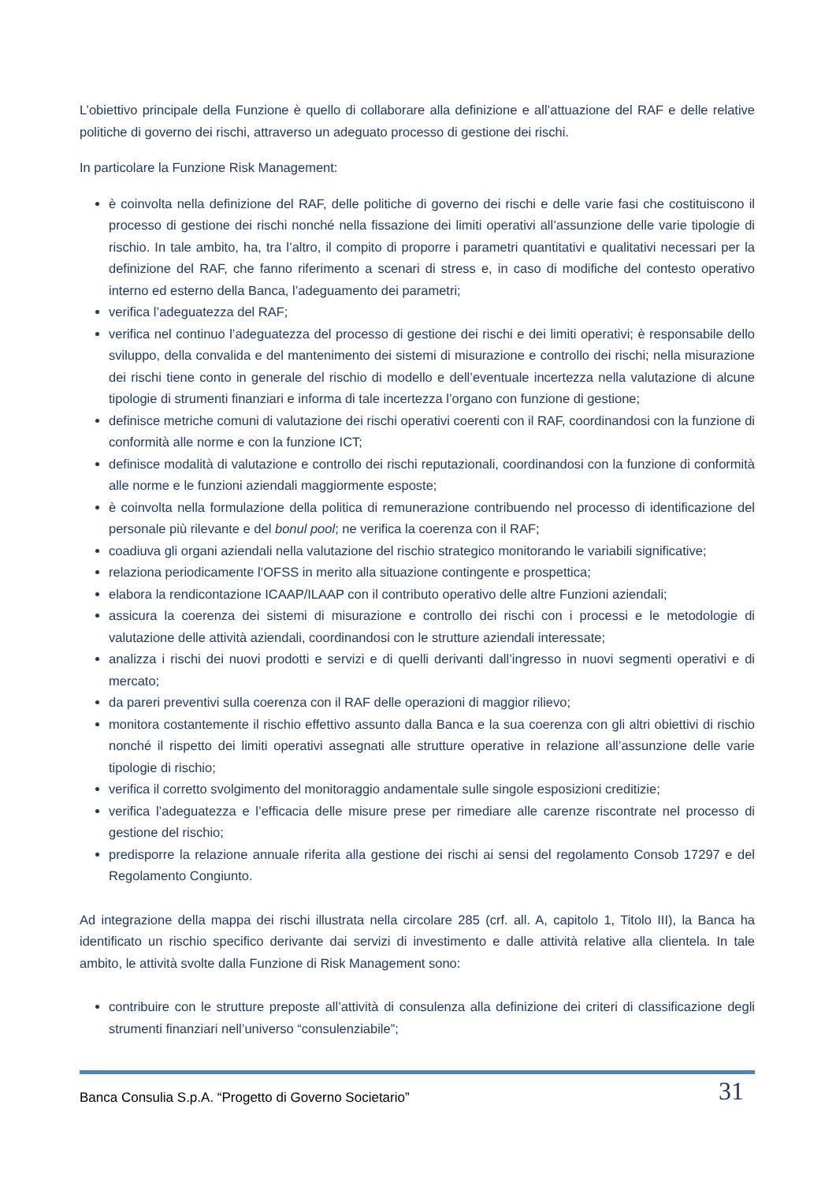L’obiettivo principale della Funzione è quello di collaborare alla definizione e all’attuazione del RAF e delle relative politiche di governo dei rischi, attraverso un adeguato processo di gestione dei rischi.
In particolare la Funzione Risk Management:
è coinvolta nella definizione del RAF, delle politiche di governo dei rischi e delle varie fasi che costituiscono il processo di gestione dei rischi nonché nella fissazione dei limiti operativi all’assunzione delle varie tipologie di rischio. In tale ambito, ha, tra l’altro, il compito di proporre i parametri quantitativi e qualitativi necessari per la definizione del RAF, che fanno riferimento a scenari di stress e, in caso di modifiche del contesto operativo interno ed esterno della Banca, l’adeguamento dei parametri;
verifica l’adeguatezza del RAF;
verifica nel continuo l’adeguatezza del processo di gestione dei rischi e dei limiti operativi; è responsabile dello sviluppo, della convalida e del mantenimento dei sistemi di misurazione e controllo dei rischi; nella misurazione dei rischi tiene conto in generale del rischio di modello e dell’eventuale incertezza nella valutazione di alcune tipologie di strumenti finanziari e informa di tale incertezza l’organo con funzione di gestione;
definisce metriche comuni di valutazione dei rischi operativi coerenti con il RAF, coordinandosi con la funzione di conformità alle norme e con la funzione ICT;
definisce modalità di valutazione e controllo dei rischi reputazionali, coordinandosi con la funzione di conformità alle norme e le funzioni aziendali maggiormente esposte;
è coinvolta nella formulazione della politica di remunerazione contribuendo nel processo di identificazione del personale più rilevante e del bonul pool; ne verifica la coerenza con il RAF;
coadiuva gli organi aziendali nella valutazione del rischio strategico monitorando le variabili significative;
relaziona periodicamente l’OFSS in merito alla situazione contingente e prospettica;
elabora la rendicontazione ICAAP/ILAAP con il contributo operativo delle altre Funzioni aziendali;
assicura la coerenza dei sistemi di misurazione e controllo dei rischi con i processi e le metodologie di valutazione delle attività aziendali, coordinandosi con le strutture aziendali interessate;
analizza i rischi dei nuovi prodotti e servizi e di quelli derivanti dall’ingresso in nuovi segmenti operativi e di mercato;
da pareri preventivi sulla coerenza con il RAF delle operazioni di maggior rilievo;
monitora costantemente il rischio effettivo assunto dalla Banca e la sua coerenza con gli altri obiettivi di rischio nonché il rispetto dei limiti operativi assegnati alle strutture operative in relazione all’assunzione delle varie tipologie di rischio;
verifica il corretto svolgimento del monitoraggio andamentale sulle singole esposizioni creditizie;
verifica l’adeguatezza e l’efficacia delle misure prese per rimediare alle carenze riscontrate nel processo di gestione del rischio;
predisporre la relazione annuale riferita alla gestione dei rischi ai sensi del regolamento Consob 17297 e del Regolamento Congiunto.
Ad integrazione della mappa dei rischi illustrata nella circolare 285 (crf. all. A, capitolo 1, Titolo III), la Banca ha identificato un rischio specifico derivante dai servizi di investimento e dalle attività relative alla clientela. In tale ambito, le attività svolte dalla Funzione di Risk Management sono:
contribuire con le strutture preposte all’attività di consulenza alla definizione dei criteri di classificazione degli strumenti finanziari nell’universo “consulenziabile”;
Banca Consulia S.p.A. “Progetto di Governo Societario” 31